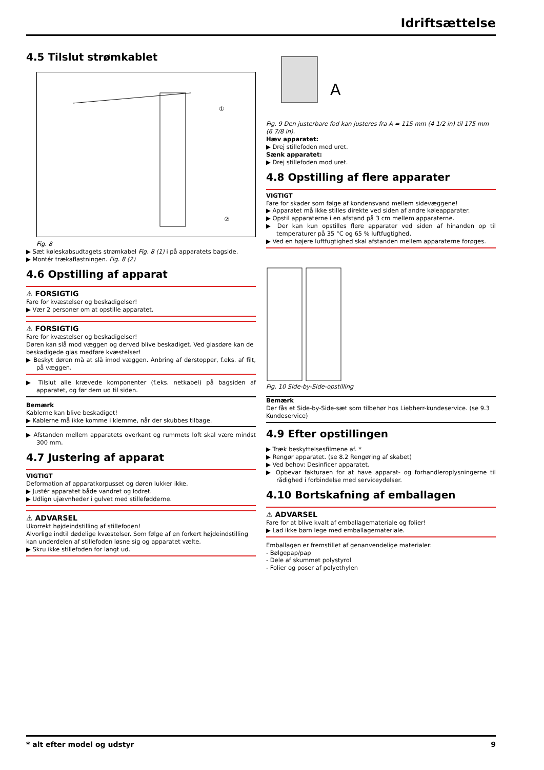Idriftsættelse
4.5 Tilslut strømkablet
①
②
Fig. 8
▶ Sæt køleskabsudtagets strømkabel Fig. 8 (1) i på apparatets bagside.
▶ Montér trækaflastningen. Fig. 8 (2)
4.6 Opstilling af apparat
⚠ FORSIGTIG
Fare for kvæstelser og beskadigelser!
▶ Vær 2 personer om at opstille apparatet.
⚠ FORSIGTIG
Fare for kvæstelser og beskadigelser!
Døren kan slå mod væggen og derved blive beskadiget. Ved glasdøre kan de beskadigede glas medføre kvæstelser!
▶ Beskyt døren må at slå imod væggen. Anbring af dørstopper, f.eks. af filt, på væggen.
▶ Tilslut alle krævede komponenter (f.eks. netkabel) på bagsiden af apparatet, og før dem ud til siden.
Bemærk
Kablerne kan blive beskadiget!
▶ Kablerne må ikke komme i klemme, når der skubbes tilbage.
▶ Afstanden mellem apparatets overkant og rummets loft skal være mindst 300 mm.
4.7 Justering af apparat
VIGTIGT
Deformation af apparatkorpusset og døren lukker ikke.
▶ Justér apparatet både vandret og lodret.
▶ Udlign ujævnheder i gulvet med stillefødderne.
⚠ ADVARSEL
Ukorrekt højdeindstilling af stillefoden!
Alvorlige indtil dødelige kvæstelser. Som følge af en forkert højdeindstilling kan underdelen af stillefoden løsne sig og apparatet vælte.
▶ Skru ikke stillefoden for langt ud.
A
Fig. 9 Den justerbare fod kan justeres fra A = 115 mm (4 1/2 in) til 175 mm (6 7/8 in).
Hæv apparatet:
▶ Drej stillefoden med uret.
Sænk apparatet:
▶ Drej stillefoden mod uret.
4.8 Opstilling af flere apparater
VIGTIGT
Fare for skader som følge af kondensvand mellem sidevæggene!
▶ Apparatet må ikke stilles direkte ved siden af andre køleapparater.
▶ Opstil apparaterne i en afstand på 3 cm mellem apparaterne.
▶ Der kan kun opstilles flere apparater ved siden af hinanden op til temperaturer på 35 °C og 65 % luftfugtighed.
▶ Ved en højere luftfugtighed skal afstanden mellem apparaterne forøges.
Fig. 10 Side-by-Side-opstilling
Bemærk
Der fås et Side-by-Side-sæt som tilbehør hos Liebherr-kundeservice. (se 9.3 Kundeservice)
4.9 Efter opstillingen
▶ Træk beskyttelsesfilmene af. *
▶ Rengør apparatet. (se 8.2 Rengøring af skabet)
▶ Ved behov: Desinficer apparatet.
▶ Opbevar fakturaen for at have apparat- og forhandleroplysningerne til rådighed i forbindelse med serviceydelser.
4.10 Bortskafning af emballagen
⚠ ADVARSEL
Fare for at blive kvalt af emballagemateriale og folier!
▶ Lad ikke børn lege med emballagemateriale.
Emballagen er fremstillet af genanvendelige materialer:
- Bølgepap/pap
- Dele af skummet polystyrol
- Folier og poser af polyethylen
* alt efter model og udstyr 9